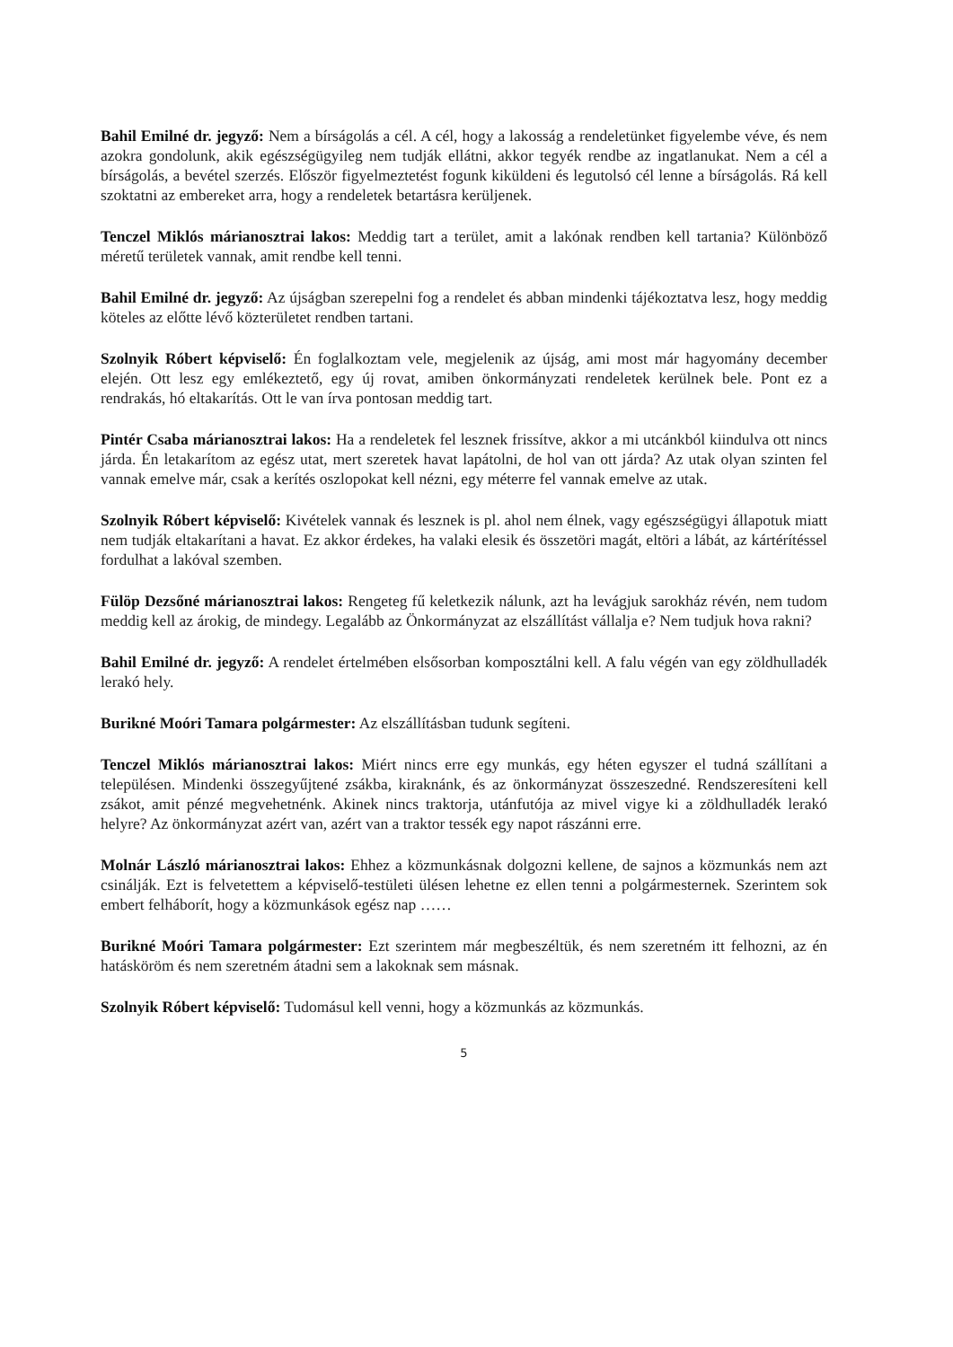Bahil Emilné dr. jegyző: Nem a bírságolás a cél. A cél, hogy a lakosság a rendeletünket figyelembe véve, és nem azokra gondolunk, akik egészségügyileg nem tudják ellátni, akkor tegyék rendbe az ingatlanukat. Nem a cél a bírságolás, a bevétel szerzés. Először figyelmeztetést fogunk kiküldeni és legutolsó cél lenne a bírságolás. Rá kell szoktatni az embereket arra, hogy a rendeletek betartásra kerüljenek.
Tenczel Miklós márianosztrai lakos: Meddig tart a terület, amit a lakónak rendben kell tartania? Különböző méretű területek vannak, amit rendbe kell tenni.
Bahil Emilné dr. jegyző: Az újságban szerepelni fog a rendelet és abban mindenki tájékoztatva lesz, hogy meddig köteles az előtte lévő közterületet rendben tartani.
Szolnyik Róbert képviselő: Én foglalkoztam vele, megjelenik az újság, ami most már hagyomány december elején. Ott lesz egy emlékeztető, egy új rovat, amiben önkormányzati rendeletek kerülnek bele. Pont ez a rendrakás, hó eltakarítás. Ott le van írva pontosan meddig tart.
Pintér Csaba márianosztrai lakos: Ha a rendeletek fel lesznek frissítve, akkor a mi utcánkból kiindulva ott nincs járda. Én letakarítom az egész utat, mert szeretek havat lapátolni, de hol van ott járda? Az utak olyan szinten fel vannak emelve már, csak a kerítés oszlopokat kell nézni, egy méterre fel vannak emelve az utak.
Szolnyik Róbert képviselő: Kivételek vannak és lesznek is pl. ahol nem élnek, vagy egészségügyi állapotuk miatt nem tudják eltakarítani a havat. Ez akkor érdekes, ha valaki elesik és összetöri magát, eltöri a lábát, az kártérítéssel fordulhat a lakóval szemben.
Fülöp Dezsőné márianosztrai lakos: Rengeteg fű keletkezik nálunk, azt ha levágjuk sarokház révén, nem tudom meddig kell az árokig, de mindegy. Legalább az Önkormányzat az elszállítást vállalja e? Nem tudjuk hova rakni?
Bahil Emilné dr. jegyző: A rendelet értelmében elsősorban komposztálni kell. A falu végén van egy zöldhulladék lerakó hely.
Burikné Moóri Tamara polgármester: Az elszállításban tudunk segíteni.
Tenczel Miklós márianosztrai lakos: Miért nincs erre egy munkás, egy héten egyszer el tudná szállítani a településen. Mindenki összegyűjtené zsákba, kiraknánk, és az önkormányzat összeszedné. Rendszeresíteni kell zsákot, amit pénzé megvehetnénk. Akinek nincs traktorja, utánfutója az mivel vigye ki a zöldhulladék lerakó helyre? Az önkormányzat azért van, azért van a traktor tessék egy napot rászánni erre.
Molnár László márianosztrai lakos: Ehhez a közmunkásnak dolgozni kellene, de sajnos a közmunkás nem azt csinálják. Ezt is felvetettem a képviselő-testületi ülésen lehetne ez ellen tenni a polgármesternek. Szerintem sok embert felháborít, hogy a közmunkások egész nap ……
Burikné Moóri Tamara polgármester: Ezt szerintem már megbeszéltük, és nem szeretném itt felhozni, az én hatásköröm és nem szeretném átadni sem a lakoknak sem másnak.
Szolnyik Róbert képviselő: Tudomásul kell venni, hogy a közmunkás az közmunkás.
5